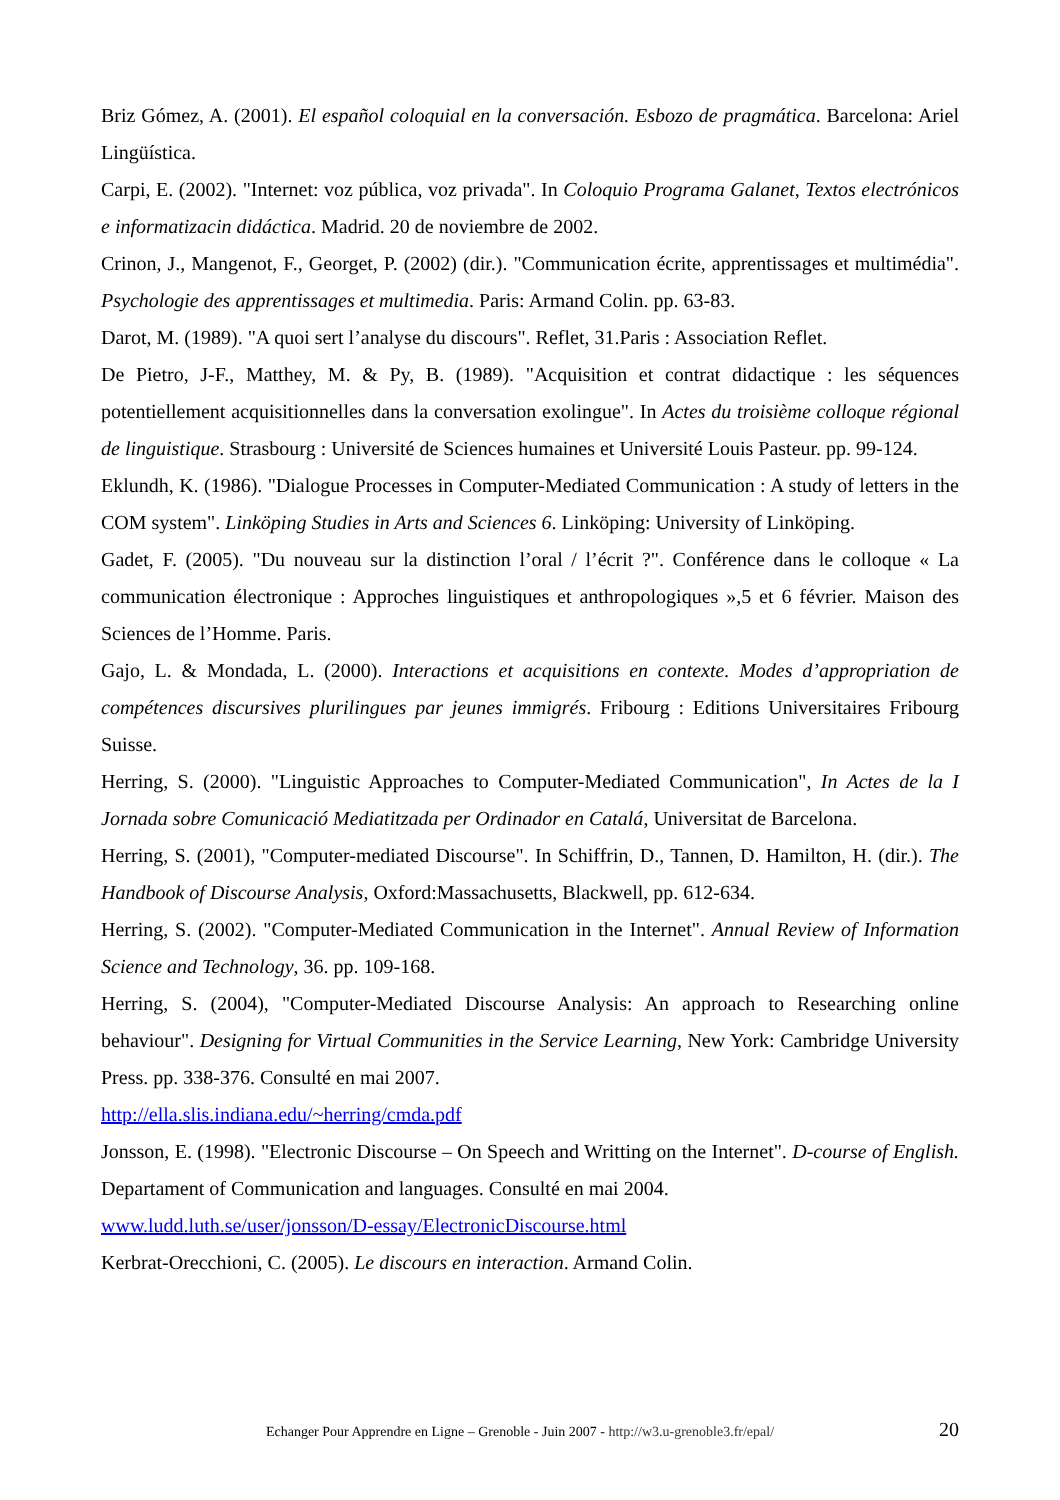Briz Gómez, A. (2001). El español coloquial en la conversación. Esbozo de pragmática. Barcelona: Ariel Lingüística.
Carpi, E. (2002). "Internet: voz pública, voz privada". In Coloquio Programa Galanet, Textos electrónicos e informatizacin didáctica. Madrid. 20 de noviembre de 2002.
Crinon, J., Mangenot, F., Georget, P. (2002) (dir.). "Communication écrite, apprentissages et multimédia". Psychologie des apprentissages et multimedia. Paris: Armand Colin. pp. 63-83.
Darot, M. (1989). "A quoi sert l’analyse du discours". Reflet, 31.Paris : Association Reflet.
De Pietro, J-F., Matthey, M. & Py, B. (1989). "Acquisition et contrat didactique : les séquences potentiellement acquisitionnelles dans la conversation exolingue". In Actes du troisième colloque régional de linguistique. Strasbourg : Université de Sciences humaines et Université Louis Pasteur. pp. 99-124.
Eklundh, K. (1986). "Dialogue Processes in Computer-Mediated Communication : A study of letters in the COM system". Linköping Studies in Arts and Sciences 6. Linköping: University of Linköping.
Gadet, F. (2005). "Du nouveau sur la distinction l’oral / l’écrit ?". Conférence dans le colloque « La communication électronique : Approches linguistiques et anthropologiques »,5 et 6 février. Maison des Sciences de l’Homme. Paris.
Gajo, L. & Mondada, L. (2000). Interactions et acquisitions en contexte. Modes d’appropriation de compétences discursives plurilingues par jeunes immigrés. Fribourg : Editions Universitaires Fribourg Suisse.
Herring, S. (2000). "Linguistic Approaches to Computer-Mediated Communication", In Actes de la I Jornada sobre Comunicació Mediatitzada per Ordinador en Catalá, Universitat de Barcelona.
Herring, S. (2001), "Computer-mediated Discourse". In Schiffrin, D., Tannen, D. Hamilton, H. (dir.). The Handbook of Discourse Analysis, Oxford:Massachusetts, Blackwell, pp. 612-634.
Herring, S. (2002). "Computer-Mediated Communication in the Internet". Annual Review of Information Science and Technology, 36. pp. 109-168.
Herring, S. (2004), "Computer-Mediated Discourse Analysis: An approach to Researching online behaviour". Designing for Virtual Communities in the Service Learning, New York: Cambridge University Press. pp. 338-376. Consulté en mai 2007.
http://ella.slis.indiana.edu/~herring/cmda.pdf
Jonsson, E. (1998). "Electronic Discourse – On Speech and Writting on the Internet". D-course of English. Departament of Communication and languages. Consulté en mai 2004.
www.ludd.luth.se/user/jonsson/D-essay/ElectronicDiscourse.html
Kerbrat-Orecchioni, C. (2005). Le discours en interaction. Armand Colin.
Echanger Pour Apprendre en Ligne – Grenoble - Juin 2007 - http://w3.u-grenoble3.fr/epal/
20